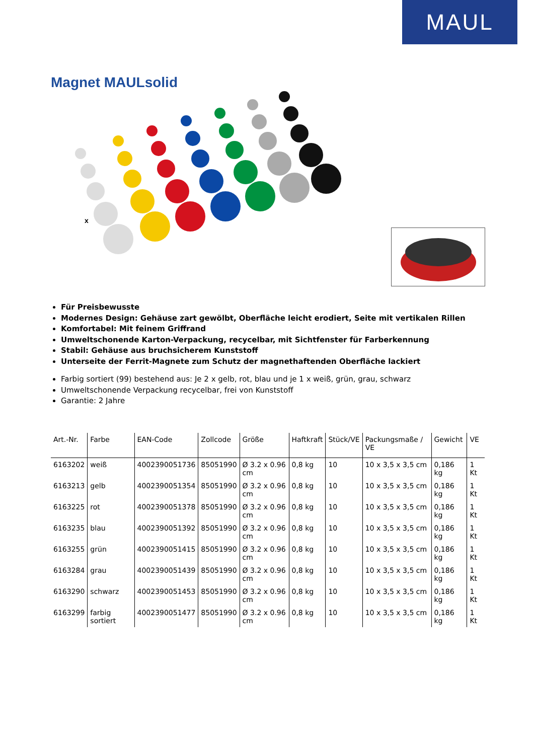MAUL
Magnet MAULsolid
x
Für Preisbewusste
Modernes Design: Gehäuse zart gewölbt, Oberfläche leicht erodiert, Seite mit vertikalen Rillen
Komfortabel: Mit feinem Griffrand
Umweltschonende Karton-Verpackung, recycelbar, mit Sichtfenster für Farberkennung
Stabil: Gehäuse aus bruchsicherem Kunststoff
Unterseite der Ferrit-Magnete zum Schutz der magnethaftenden Oberfläche lackiert
Farbig sortiert (99) bestehend aus: Je 2 x gelb, rot, blau und je 1 x weiß, grün, grau, schwarz
Umweltschonende Verpackung recycelbar, frei von Kunststoff
Garantie: 2 Jahre
| Art.-Nr. | Farbe | EAN-Code | Zollcode | Größe | Haftkraft | Stück/VE | Packungsmaße / VE | Gewicht | VE |
| --- | --- | --- | --- | --- | --- | --- | --- | --- | --- |
| 6163202 | weiß | 4002390051736 | 85051990 | Ø 3.2 x 0.96 cm | 0,8 kg | 10 | 10 x 3,5 x 3,5 cm | 0,186 kg | 1 Kt |
| 6163213 | gelb | 4002390051354 | 85051990 | Ø 3.2 x 0.96 cm | 0,8 kg | 10 | 10 x 3,5 x 3,5 cm | 0,186 kg | 1 Kt |
| 6163225 | rot | 4002390051378 | 85051990 | Ø 3.2 x 0.96 cm | 0,8 kg | 10 | 10 x 3,5 x 3,5 cm | 0,186 kg | 1 Kt |
| 6163235 | blau | 4002390051392 | 85051990 | Ø 3.2 x 0.96 cm | 0,8 kg | 10 | 10 x 3,5 x 3,5 cm | 0,186 kg | 1 Kt |
| 6163255 | grün | 4002390051415 | 85051990 | Ø 3.2 x 0.96 cm | 0,8 kg | 10 | 10 x 3,5 x 3,5 cm | 0,186 kg | 1 Kt |
| 6163284 | grau | 4002390051439 | 85051990 | Ø 3.2 x 0.96 cm | 0,8 kg | 10 | 10 x 3,5 x 3,5 cm | 0,186 kg | 1 Kt |
| 6163290 | schwarz | 4002390051453 | 85051990 | Ø 3.2 x 0.96 cm | 0,8 kg | 10 | 10 x 3,5 x 3,5 cm | 0,186 kg | 1 Kt |
| 6163299 | farbig sortiert | 4002390051477 | 85051990 | Ø 3.2 x 0.96 cm | 0,8 kg | 10 | 10 x 3,5 x 3,5 cm | 0,186 kg | 1 Kt |